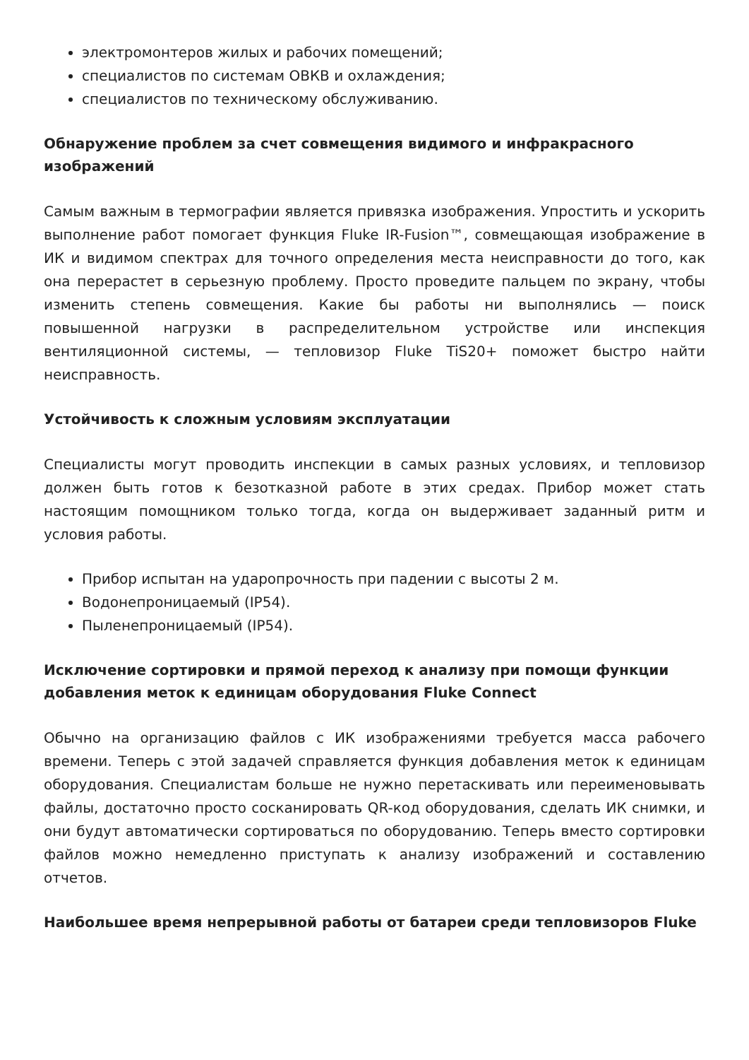электромонтеров жилых и рабочих помещений;
специалистов по системам ОВКВ и охлаждения;
специалистов по техническому обслуживанию.
Обнаружение проблем за счет совмещения видимого и инфракрасного изображений
Самым важным в термографии является привязка изображения. Упростить и ускорить выполнение работ помогает функция Fluke IR-Fusion™, совмещающая изображение в ИК и видимом спектрах для точного определения места неисправности до того, как она перерастет в серьезную проблему. Просто проведите пальцем по экрану, чтобы изменить степень совмещения. Какие бы работы ни выполнялись — поиск повышенной нагрузки в распределительном устройстве или инспекция вентиляционной системы, — тепловизор Fluke TiS20+ поможет быстро найти неисправность.
Устойчивость к сложным условиям эксплуатации
Специалисты могут проводить инспекции в самых разных условиях, и тепловизор должен быть готов к безотказной работе в этих средах. Прибор может стать настоящим помощником только тогда, когда он выдерживает заданный ритм и условия работы.
Прибор испытан на ударопрочность при падении с высоты 2 м.
Водонепроницаемый (IP54).
Пыленепроницаемый (IP54).
Исключение сортировки и прямой переход к анализу при помощи функции добавления меток к единицам оборудования Fluke Connect
Обычно на организацию файлов с ИК изображениями требуется масса рабочего времени. Теперь с этой задачей справляется функция добавления меток к единицам оборудования. Специалистам больше не нужно перетаскивать или переименовывать файлы, достаточно просто сосканировать QR-код оборудования, сделать ИК снимки, и они будут автоматически сортироваться по оборудованию. Теперь вместо сортировки файлов можно немедленно приступать к анализу изображений и составлению отчетов.
Наибольшее время непрерывной работы от батареи среди тепловизоров Fluke